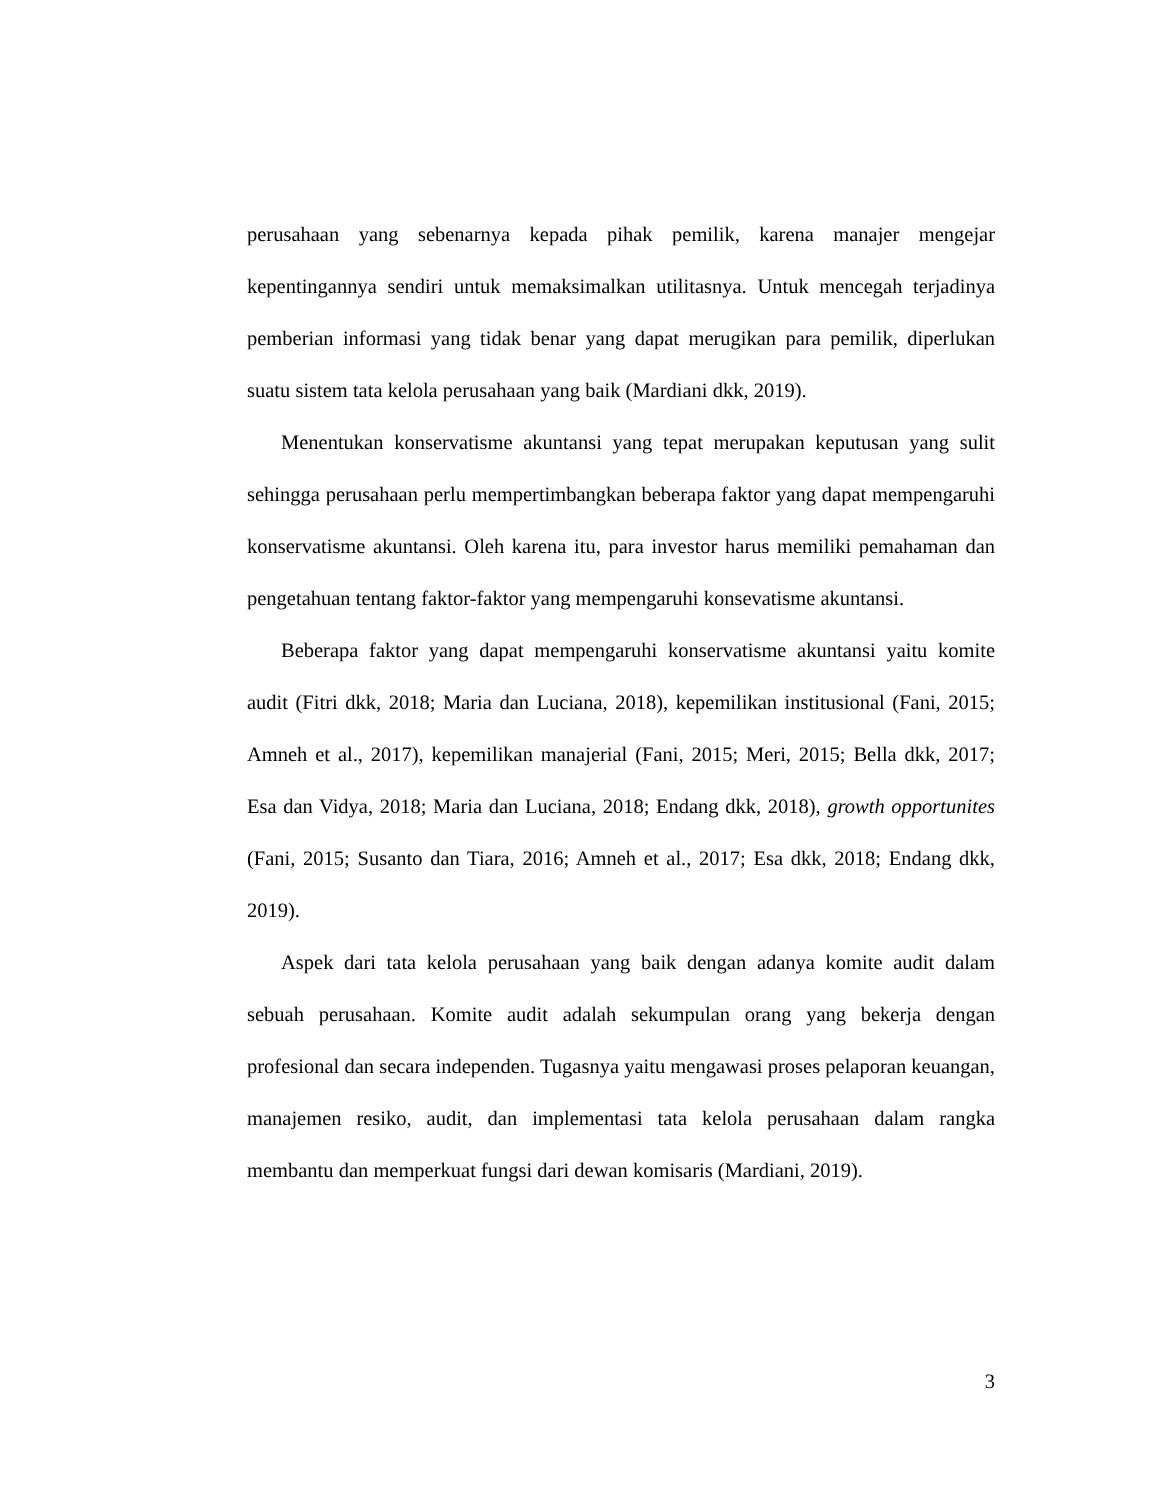perusahaan yang sebenarnya kepada pihak pemilik, karena manajer mengejar kepentingannya sendiri untuk memaksimalkan utilitasnya. Untuk mencegah terjadinya pemberian informasi yang tidak benar yang dapat merugikan para pemilik, diperlukan suatu sistem tata kelola perusahaan yang baik (Mardiani dkk, 2019).
Menentukan konservatisme akuntansi yang tepat merupakan keputusan yang sulit sehingga perusahaan perlu mempertimbangkan beberapa faktor yang dapat mempengaruhi konservatisme akuntansi. Oleh karena itu, para investor harus memiliki pemahaman dan pengetahuan tentang faktor-faktor yang mempengaruhi konsevatisme akuntansi.
Beberapa faktor yang dapat mempengaruhi konservatisme akuntansi yaitu komite audit (Fitri dkk, 2018; Maria dan Luciana, 2018), kepemilikan institusional (Fani, 2015; Amneh et al., 2017), kepemilikan manajerial (Fani, 2015; Meri, 2015; Bella dkk, 2017; Esa dan Vidya, 2018; Maria dan Luciana, 2018; Endang dkk, 2018), growth opportunites (Fani, 2015; Susanto dan Tiara, 2016; Amneh et al., 2017; Esa dkk, 2018; Endang dkk, 2019).
Aspek dari tata kelola perusahaan yang baik dengan adanya komite audit dalam sebuah perusahaan. Komite audit adalah sekumpulan orang yang bekerja dengan profesional dan secara independen. Tugasnya yaitu mengawasi proses pelaporan keuangan, manajemen resiko, audit, dan implementasi tata kelola perusahaan dalam rangka membantu dan memperkuat fungsi dari dewan komisaris (Mardiani, 2019).
3